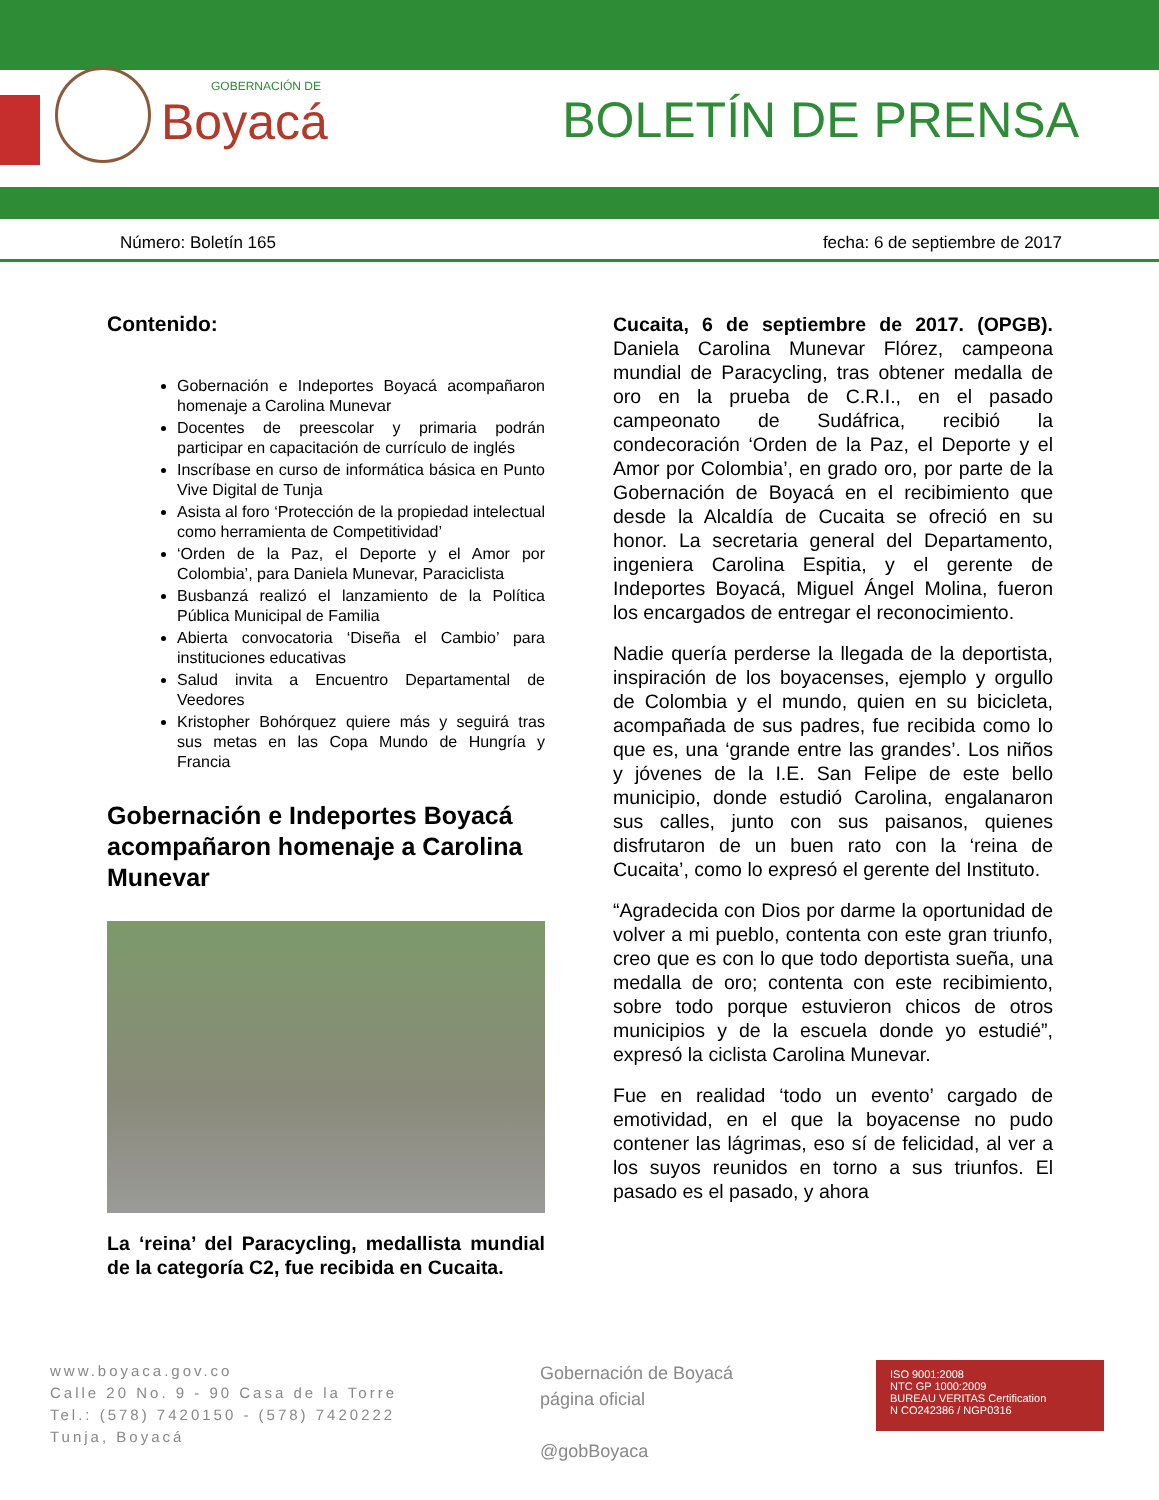GOBERNACIÓN DE
Boyacá
BOLETÍN DE PRENSA
Número: Boletín 165 fecha: 6 de septiembre de 2017
Contenido:
Gobernación e Indeportes Boyacá acompañaron homenaje a Carolina Munevar
Docentes de preescolar y primaria podrán participar en capacitación de currículo de inglés
Inscríbase en curso de informática básica en Punto Vive Digital de Tunja
Asista al foro ‘Protección de la propiedad intelectual como herramienta de Competitividad’
‘Orden de la Paz, el Deporte y el Amor por Colombia’, para Daniela Munevar, Paraciclista
Busbanzá realizó el lanzamiento de la Política Pública Municipal de Familia
Abierta convocatoria ‘Diseña el Cambio’ para instituciones educativas
Salud invita a Encuentro Departamental de Veedores
Kristopher Bohórquez quiere más y seguirá tras sus metas en las Copa Mundo de Hungría y Francia
Gobernación e Indeportes Boyacá acompañaron homenaje a Carolina Munevar
La ‘reina’ del Paracycling, medallista mundial de la categoría C2, fue recibida en Cucaita.
Cucaita, 6 de septiembre de 2017. (OPGB). Daniela Carolina Munevar Flórez, campeona mundial de Paracycling, tras obtener medalla de oro en la prueba de C.R.I., en el pasado campeonato de Sudáfrica, recibió la condecoración ‘Orden de la Paz, el Deporte y el Amor por Colombia’, en grado oro, por parte de la Gobernación de Boyacá en el recibimiento que desde la Alcaldía de Cucaita se ofreció en su honor. La secretaria general del Departamento, ingeniera Carolina Espitia, y el gerente de Indeportes Boyacá, Miguel Ángel Molina, fueron los encargados de entregar el reconocimiento.
Nadie quería perderse la llegada de la deportista, inspiración de los boyacenses, ejemplo y orgullo de Colombia y el mundo, quien en su bicicleta, acompañada de sus padres, fue recibida como lo que es, una ‘grande entre las grandes’. Los niños y jóvenes de la I.E. San Felipe de este bello municipio, donde estudió Carolina, engalanaron sus calles, junto con sus paisanos, quienes disfrutaron de un buen rato con la ‘reina de Cucaita’, como lo expresó el gerente del Instituto.
“Agradecida con Dios por darme la oportunidad de volver a mi pueblo, contenta con este gran triunfo, creo que es con lo que todo deportista sueña, una medalla de oro; contenta con este recibimiento, sobre todo porque estuvieron chicos de otros municipios y de la escuela donde yo estudié”, expresó la ciclista Carolina Munevar.
Fue en realidad ‘todo un evento’ cargado de emotividad, en el que la boyacense no pudo contener las lágrimas, eso sí de felicidad, al ver a los suyos reunidos en torno a sus triunfos. El pasado es el pasado, y ahora
www.boyaca.gov.co
Calle 20 No. 9 - 90 Casa de la Torre
Tel.: (578) 7420150 - (578) 7420222
Tunja, Boyacá
Gobernación de Boyacá
página oficial
@gobBoyaca
ISO 9001:2008
NTC GP 1000:2009
BUREAU VERITAS Certification
N CO242386 / NGP0316